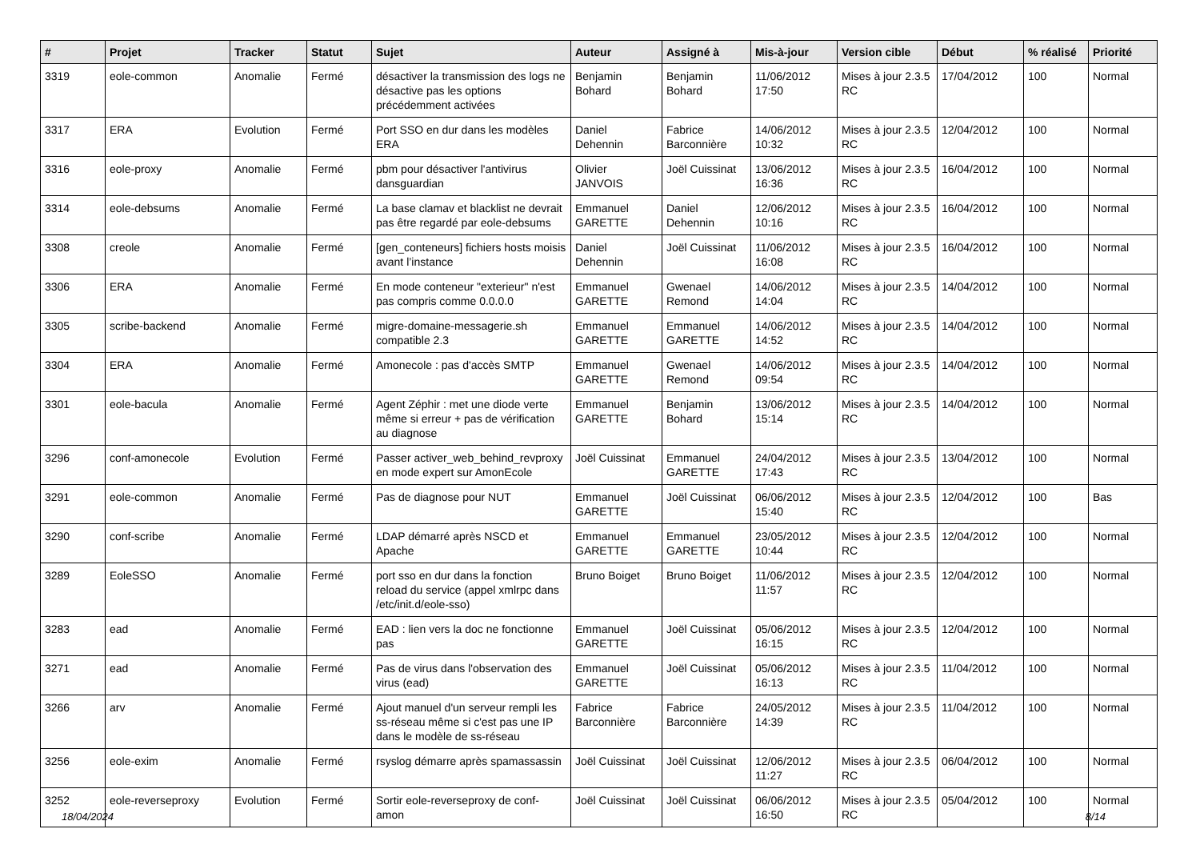| # | Projet | Tracker | Statut | Sujet | Auteur | Assigné à | Mis-à-jour | Version cible | Début | % réalisé | Priorité |
| --- | --- | --- | --- | --- | --- | --- | --- | --- | --- | --- | --- |
| 3319 | eole-common | Anomalie | Fermé | désactiver la transmission des logs ne désactive pas les options précédemment activées | Benjamin Bohard | Benjamin Bohard | 11/06/2012 17:50 | Mises à jour 2.3.5 RC | 17/04/2012 | 100 | Normal |
| 3317 | ERA | Evolution | Fermé | Port SSO en dur dans les modèles ERA | Daniel Dehennin | Fabrice Barconnière | 14/06/2012 10:32 | Mises à jour 2.3.5 RC | 12/04/2012 | 100 | Normal |
| 3316 | eole-proxy | Anomalie | Fermé | pbm pour désactiver l'antivirus dansguardian | Olivier JANVOIS | Joël Cuissinat | 13/06/2012 16:36 | Mises à jour 2.3.5 RC | 16/04/2012 | 100 | Normal |
| 3314 | eole-debsums | Anomalie | Fermé | La base clamav et blacklist ne devrait pas être regardé par eole-debsums | Emmanuel GARETTE | Daniel Dehennin | 12/06/2012 10:16 | Mises à jour 2.3.5 RC | 16/04/2012 | 100 | Normal |
| 3308 | creole | Anomalie | Fermé | [gen_conteneurs] fichiers hosts moisis avant l’instance | Daniel Dehennin | Joël Cuissinat | 11/06/2012 16:08 | Mises à jour 2.3.5 RC | 16/04/2012 | 100 | Normal |
| 3306 | ERA | Anomalie | Fermé | En mode conteneur "exterieur" n'est pas compris comme 0.0.0.0 | Emmanuel GARETTE | Gwenael Remond | 14/06/2012 14:04 | Mises à jour 2.3.5 RC | 14/04/2012 | 100 | Normal |
| 3305 | scribe-backend | Anomalie | Fermé | migre-domaine-messagerie.sh compatible 2.3 | Emmanuel GARETTE | Emmanuel GARETTE | 14/06/2012 14:52 | Mises à jour 2.3.5 RC | 14/04/2012 | 100 | Normal |
| 3304 | ERA | Anomalie | Fermé | Amonecole : pas d'accès SMTP | Emmanuel GARETTE | Gwenael Remond | 14/06/2012 09:54 | Mises à jour 2.3.5 RC | 14/04/2012 | 100 | Normal |
| 3301 | eole-bacula | Anomalie | Fermé | Agent Zéphir : met une diode verte même si erreur + pas de vérification au diagnose | Emmanuel GARETTE | Benjamin Bohard | 13/06/2012 15:14 | Mises à jour 2.3.5 RC | 14/04/2012 | 100 | Normal |
| 3296 | conf-amonecole | Evolution | Fermé | Passer activer_web_behind_revproxy en mode expert sur AmonEcole | Joël Cuissinat | Emmanuel GARETTE | 24/04/2012 17:43 | Mises à jour 2.3.5 RC | 13/04/2012 | 100 | Normal |
| 3291 | eole-common | Anomalie | Fermé | Pas de diagnose pour NUT | Emmanuel GARETTE | Joël Cuissinat | 06/06/2012 15:40 | Mises à jour 2.3.5 RC | 12/04/2012 | 100 | Bas |
| 3290 | conf-scribe | Anomalie | Fermé | LDAP démarré après NSCD et Apache | Emmanuel GARETTE | Emmanuel GARETTE | 23/05/2012 10:44 | Mises à jour 2.3.5 RC | 12/04/2012 | 100 | Normal |
| 3289 | EoleSSO | Anomalie | Fermé | port sso en dur dans la fonction reload du service (appel xmlrpc dans /etc/init.d/eole-sso) | Bruno Boiget | Bruno Boiget | 11/06/2012 11:57 | Mises à jour 2.3.5 RC | 12/04/2012 | 100 | Normal |
| 3283 | ead | Anomalie | Fermé | EAD : lien vers la doc ne fonctionne pas | Emmanuel GARETTE | Joël Cuissinat | 05/06/2012 16:15 | Mises à jour 2.3.5 RC | 12/04/2012 | 100 | Normal |
| 3271 | ead | Anomalie | Fermé | Pas de virus dans l'observation des virus (ead) | Emmanuel GARETTE | Joël Cuissinat | 05/06/2012 16:13 | Mises à jour 2.3.5 RC | 11/04/2012 | 100 | Normal |
| 3266 | arv | Anomalie | Fermé | Ajout manuel d'un serveur rempli les ss-réseau même si c'est pas une IP dans le modèle de ss-réseau | Fabrice Barconnière | Fabrice Barconnière | 24/05/2012 14:39 | Mises à jour 2.3.5 RC | 11/04/2012 | 100 | Normal |
| 3256 | eole-exim | Anomalie | Fermé | rsyslog démarre après spamassassin | Joël Cuissinat | Joël Cuissinat | 12/06/2012 11:27 | Mises à jour 2.3.5 RC | 06/04/2012 | 100 | Normal |
| 3252 | eole-reverseproxy | Evolution | Fermé | Sortir eole-reverseproxy de conf-amon | Joël Cuissinat | Joël Cuissinat | 06/06/2012 16:50 | Mises à jour 2.3.5 RC | 05/04/2012 | 100 | Normal |
18/04/2024 8/14